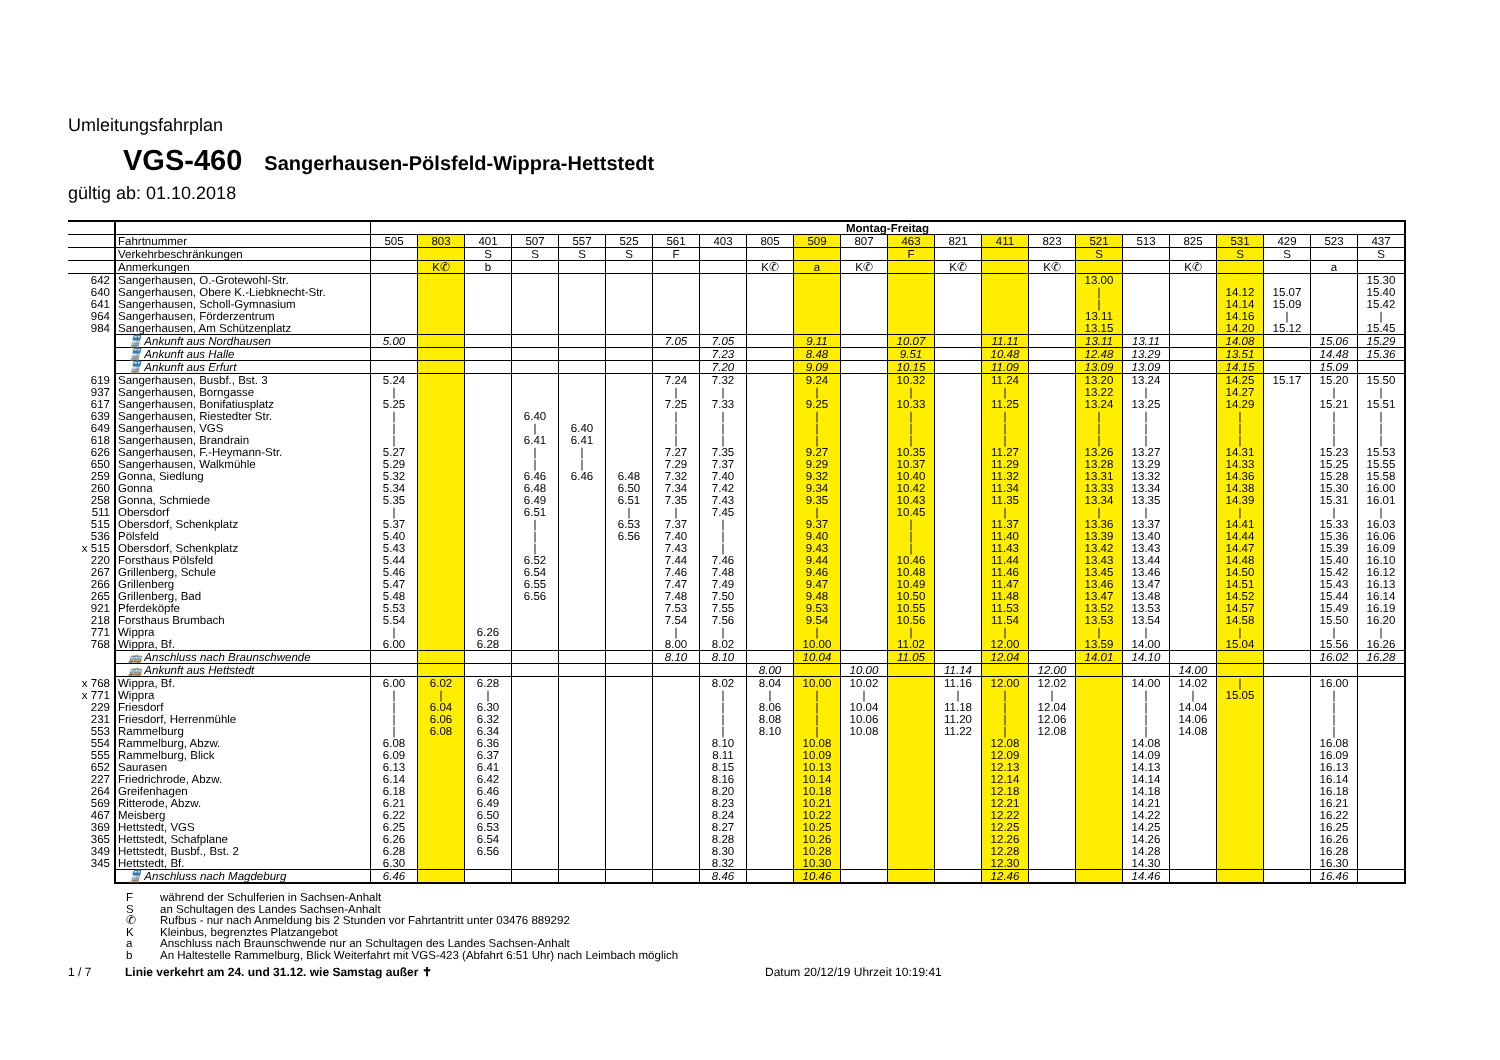Umleitungsfahrplan
VGS-460 Sangerhausen-Pölsfeld-Wippra-Hettstedt
gültig ab: 01.10.2018
| | | Montag-Freitag | | | | | | | | | | | | | | | | | | | | | |
| | Fahrtnummer | 505 | 803 | 401 | 507 | 557 | 525 | 561 | 403 | 805 | 509 | 807 | 463 | 821 | 411 | 823 | 521 | 513 | 825 | 531 | 429 | 523 | 437 |
| | Verkehrbeschränkungen | | | S | S | S | S | F | | | | | F | | | | S | | | S | S | | S |
| | Anmerkungen | | K✆ | b | | | | | | K✆ | a | K✆ | | K✆ | | K✆ | | | K✆ | | | a | |
| 642 | Sangerhausen, O.-Grotewohl-Str. | | | | | | | | | | | | | | | | 13.00 | | | | | | 15.30 |
| 640 | Sangerhausen, Obere K.-Liebknecht-Str. | | | | | | | | | | | | | | | | / | | | 14.12 | 15.07 | | 15.40 |
| 641 | Sangerhausen, Scholl-Gymnasium | | | | | | | | | | | | | | | | / | | | 14.14 | 15.09 | | 15.42 |
| 964 | Sangerhausen, Förderzentrum | | | | | | | | | | | | | | | | 13.11 | | | 14.16 | / | | / |
| 984 | Sangerhausen, Am Schützenplatz | | | | | | | | | | | | | | | | 13.15 | | | 14.20 | 15.12 | | 15.45 |
| | 🚆 Ankunft aus Nordhausen | 5.00 | | | | | | 7.05 | 7.05 | | 9.11 | | 10.07 | | 11.11 | | 13.11 | 13.11 | | 14.08 | | 15.06 | 15.29 |
| | 🚆 Ankunft aus Halle | | | | | | | | 7.23 | | 8.48 | | 9.51 | | 10.48 | | 12.48 | 13.29 | | 13.51 | | 14.48 | 15.36 |
| | 🚆 Ankunft aus Erfurt | | | | | | | | 7.20 | | 9.09 | | 10.15 | | 11.09 | | 13.09 | 13.09 | | 14.15 | | 15.09 | |
| 619 | Sangerhausen, Busbf., Bst. 3 | 5.24 | | | | | | 7.24 | 7.32 | | 9.24 | | 10.32 | | 11.24 | | 13.20 | 13.24 | | 14.25 | 15.17 | 15.20 | 15.50 |
| 937 | Sangerhausen, Borngasse | / | | | | | | / | / | | / | | / | | / | | 13.22 | / | | 14.27 | | / | / |
| 617 | Sangerhausen, Bonifatiusplatz | 5.25 | | | | | | 7.25 | 7.33 | | 9.25 | | 10.33 | | 11.25 | | 13.24 | 13.25 | | 14.29 | | 15.21 | 15.51 |
| 639 | Sangerhausen, Riestedter Str. | / | | | 6.40 | | | / | / | | / | | / | | / | | / | / | | / | | / | / |
| 649 | Sangerhausen, VGS | / | | | / | 6.40 | | / | / | | / | | / | | / | | / | / | | / | | / | / |
| 618 | Sangerhausen, Brandrain | / | | | 6.41 | 6.41 | | / | / | | / | | / | | / | | / | / | | / | | / | / |
| 626 | Sangerhausen, F.-Heymann-Str. | 5.27 | | | / | / | | 7.27 | 7.35 | | 9.27 | | 10.35 | | 11.27 | | 13.26 | 13.27 | | 14.31 | | 15.23 | 15.53 |
| 650 | Sangerhausen, Walkmühle | 5.29 | | | / | / | | 7.29 | 7.37 | | 9.29 | | 10.37 | | 11.29 | | 13.28 | 13.29 | | 14.33 | | 15.25 | 15.55 |
| 259 | Gonna, Siedlung | 5.32 | | | 6.46 | 6.46 | 6.48 | 7.32 | 7.40 | | 9.32 | | 10.40 | | 11.32 | | 13.31 | 13.32 | | 14.36 | | 15.28 | 15.58 |
| 260 | Gonna | 5.34 | | | 6.48 | | 6.50 | 7.34 | 7.42 | | 9.34 | | 10.42 | | 11.34 | | 13.33 | 13.34 | | 14.38 | | 15.30 | 16.00 |
| 258 | Gonna, Schmiede | 5.35 | | | 6.49 | | 6.51 | 7.35 | 7.43 | | 9.35 | | 10.43 | | 11.35 | | 13.34 | 13.35 | | 14.39 | | 15.31 | 16.01 |
| 511 | Obersdorf | / | | | 6.51 | | / | / | 7.45 | | / | | 10.45 | | / | | / | / | | / | | / | / |
| 515 | Obersdorf, Schenkplatz | 5.37 | | | / | | 6.53 | 7.37 | / | | 9.37 | | / | | 11.37 | | 13.36 | 13.37 | | 14.41 | | 15.33 | 16.03 |
| 536 | Pölsfeld | 5.40 | | | / | | 6.56 | 7.40 | / | | 9.40 | | / | | 11.40 | | 13.39 | 13.40 | | 14.44 | | 15.36 | 16.06 |
| x 515 | Obersdorf, Schenkplatz | 5.43 | | | / | | | 7.43 | / | | 9.43 | | / | | 11.43 | | 13.42 | 13.43 | | 14.47 | | 15.39 | 16.09 |
| 220 | Forsthaus Pölsfeld | 5.44 | | | 6.52 | | | 7.44 | 7.46 | | 9.44 | | 10.46 | | 11.44 | | 13.43 | 13.44 | | 14.48 | | 15.40 | 16.10 |
| 267 | Grillenberg, Schule | 5.46 | | | 6.54 | | | 7.46 | 7.48 | | 9.46 | | 10.48 | | 11.46 | | 13.45 | 13.46 | | 14.50 | | 15.42 | 16.12 |
| 266 | Grillenberg | 5.47 | | | 6.55 | | | 7.47 | 7.49 | | 9.47 | | 10.49 | | 11.47 | | 13.46 | 13.47 | | 14.51 | | 15.43 | 16.13 |
| 265 | Grillenberg, Bad | 5.48 | | | 6.56 | | | 7.48 | 7.50 | | 9.48 | | 10.50 | | 11.48 | | 13.47 | 13.48 | | 14.52 | | 15.44 | 16.14 |
| 921 | Pferdeköpfe | 5.53 | | | | | | 7.53 | 7.55 | | 9.53 | | 10.55 | | 11.53 | | 13.52 | 13.53 | | 14.57 | | 15.49 | 16.19 |
| 218 | Forsthaus Brumbach | 5.54 | | | | | | 7.54 | 7.56 | | 9.54 | | 10.56 | | 11.54 | | 13.53 | 13.54 | | 14.58 | | 15.50 | 16.20 |
| 771 | Wippra | / | | 6.26 | | | | / | / | | / | | / | | / | | / | / | | / | | / | / |
| 768 | Wippra, Bf. | 6.00 | | 6.28 | | | | 8.00 | 8.02 | | 10.00 | | 11.02 | | 12.00 | | 13.59 | 14.00 | | 15.04 | | 15.56 | 16.26 |
| | 🚌 Anschluss nach Braunschwende | | | | | | | 8.10 | 8.10 | | 10.04 | | 11.05 | | 12.04 | | 14.01 | 14.10 | | | | 16.02 | 16.28 |
| | 🚌 Ankunft aus Hettstedt | | | | | | | | | 8.00 | | 10.00 | | 11.14 | | 12.00 | | | 14.00 | | | | |
| x 768 | Wippra, Bf. | 6.00 | 6.02 | 6.28 | | | | | 8.02 | 8.04 | 10.00 | 10.02 | | 11.16 | 12.00 | 12.02 | | 14.00 | 14.02 | / | | 16.00 | |
| x 771 | Wippra | / | / | / | | | | | / | / | / | / | | / | / | / | | / | / | 15.05 | | / | |
| 229 | Friesdorf | / | 6.04 | 6.30 | | | | | / | 8.06 | / | 10.04 | | 11.18 | / | 12.04 | | / | 14.04 | | | / | |
| 231 | Friesdorf, Herrenmühle | / | 6.06 | 6.32 | | | | | / | 8.08 | / | 10.06 | | 11.20 | / | 12.06 | | / | 14.06 | | | / | |
| 553 | Rammelburg | / | 6.08 | 6.34 | | | | | / | 8.10 | / | 10.08 | | 11.22 | / | 12.08 | | / | 14.08 | | | / | |
| 554 | Rammelburg, Abzw. | 6.08 | | 6.36 | | | | | 8.10 | | 10.08 | | | | 12.08 | | | 14.08 | | | | 16.08 | |
| 555 | Rammelburg, Blick | 6.09 | | 6.37 | | | | | 8.11 | | 10.09 | | | | 12.09 | | | 14.09 | | | | 16.09 | |
| 652 | Saurasen | 6.13 | | 6.41 | | | | | 8.15 | | 10.13 | | | | 12.13 | | | 14.13 | | | | 16.13 | |
| 227 | Friedrichrode, Abzw. | 6.14 | | 6.42 | | | | | 8.16 | | 10.14 | | | | 12.14 | | | 14.14 | | | | 16.14 | |
| 264 | Greifenhagen | 6.18 | | 6.46 | | | | | 8.20 | | 10.18 | | | | 12.18 | | | 14.18 | | | | 16.18 | |
| 569 | Ritterode, Abzw. | 6.21 | | 6.49 | | | | | 8.23 | | 10.21 | | | | 12.21 | | | 14.21 | | | | 16.21 | |
| 467 | Meisberg | 6.22 | | 6.50 | | | | | 8.24 | | 10.22 | | | | 12.22 | | | 14.22 | | | | 16.22 | |
| 369 | Hettstedt, VGS | 6.25 | | 6.53 | | | | | 8.27 | | 10.25 | | | | 12.25 | | | 14.25 | | | | 16.25 | |
| 365 | Hettstedt, Schafplane | 6.26 | | 6.54 | | | | | 8.28 | | 10.26 | | | | 12.26 | | | 14.26 | | | | 16.26 | |
| 349 | Hettstedt, Busbf., Bst. 2 | 6.28 | | 6.56 | | | | | 8.30 | | 10.28 | | | | 12.28 | | | 14.28 | | | | 16.28 | |
| 345 | Hettstedt, Bf. | 6.30 | | | | | | | 8.32 | | 10.30 | | | | 12.30 | | | 14.30 | | | | 16.30 | |
| | 🚆 Anschluss nach Magdeburg | 6.46 | | | | | | | 8.46 | | 10.46 | | | | 12.46 | | | 14.46 | | | | 16.46 | |
Fwährend der Schulferien in Sachsen-Anhalt
San Schultagen des Landes Sachsen-Anhalt
✆ Rufbus - nur nach Anmeldung bis 2 Stunden vor Fahrtantritt unter 03476 889292
K Kleinbus, begrenztes Platzangebot
a Anschluss nach Braunschwende nur an Schultagen des Landes Sachsen-Anhalt
b An Haltestelle Rammelburg, Blick Weiterfahrt mit VGS-423 (Abfahrt 6:51 Uhr) nach Leimbach möglich
1 / 7 Linie verkehrt am 24. und 31.12. wie Samstag außer ✝ Datum 20/12/19 Uhrzeit 10:19:41